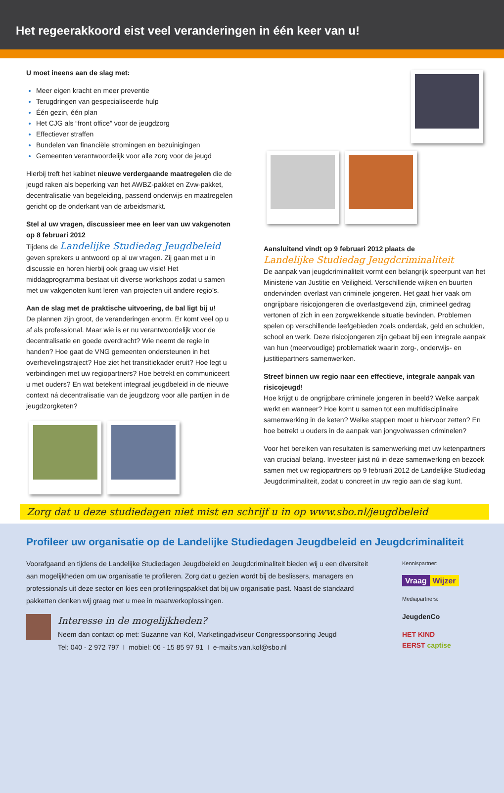Het regeerakkoord eist veel veranderingen in één keer van u!
U moet ineens aan de slag met:
Meer eigen kracht en meer preventie
Terugdringen van gespecialiseerde hulp
Één gezin, één plan
Het CJG als “front office” voor de jeugdzorg
Effectiever straffen
Bundelen van financiële stromingen en bezuinigingen
Gemeenten verantwoordelijk voor alle zorg voor de jeugd
Hierbij treft het kabinet nieuwe verdergaande maatregelen die de jeugd raken als beperking van het AWBZ-pakket en Zvw-pakket, decentralisatie van begeleiding, passend onderwijs en maatregelen gericht op de onderkant van de arbeidsmarkt.
Stel al uw vragen, discussieer mee en leer van uw vakgenoten op 8 februari 2012
Tijdens de Landelijke Studiedag Jeugdbeleid geven sprekers u antwoord op al uw vragen. Zij gaan met u in discussie en horen hierbij ook graag uw visie! Het middagprogramma bestaat uit diverse workshops zodat u samen met uw vakgenoten kunt leren van projecten uit andere regio’s.
Aan de slag met de praktische uitvoering, de bal ligt bij u!
De plannen zijn groot, de veranderingen enorm. Er komt veel op u af als professional. Maar wie is er nu verantwoordelijk voor de decentralisatie en goede overdracht? Wie neemt de regie in handen? Hoe gaat de VNG gemeenten ondersteunen in het overhevelingstraject? Hoe ziet het transitiekader eruit? Hoe legt u verbindingen met uw regiopartners? Hoe betrekt en communiceert u met ouders? En wat betekent integraal jeugdbeleid in de nieuwe context ná decentralisatie van de jeugdzorg voor alle partijen in de jeugdzorgketen?
Aansluitend vindt op 9 februari 2012 plaats de
Landelijke Studiedag Jeugdcriminaliteit
De aanpak van jeugdcriminaliteit vormt een belangrijk speerpunt van het Ministerie van Justitie en Veiligheid. Verschillende wijken en buurten ondervinden overlast van criminele jongeren. Het gaat hier vaak om ongrijpbare risicojongeren die overlastgevend zijn, crimineel gedrag vertonen of zich in een zorgwekkende situatie bevinden. Problemen spelen op verschillende leefgebieden zoals onderdak, geld en schulden, school en werk. Deze risicojongeren zijn gebaat bij een integrale aanpak van hun (meervoudige) problematiek waarin zorg-, onderwijs- en justitiepartners samenwerken.
Streef binnen uw regio naar een effectieve, integrale aanpak van risicojeugd!
Hoe krijgt u de ongrijpbare criminele jongeren in beeld? Welke aanpak werkt en wanneer? Hoe komt u samen tot een multidisciplinaire samenwerking in de keten? Welke stappen moet u hiervoor zetten? En hoe betrekt u ouders in de aanpak van jongvolwassen criminelen?
Voor het bereiken van resultaten is samenwerking met uw ketenpartners van cruciaal belang. Investeer juist nú in deze samenwerking en bezoek samen met uw regiopartners op 9 februari 2012 de Landelijke Studiedag Jeugdcriminaliteit, zodat u concreet in uw regio aan de slag kunt.
Zorg dat u deze studiedagen niet mist en schrijf u in op www.sbo.nl/jeugdbeleid
Profileer uw organisatie op de Landelijke Studiedagen Jeugdbeleid en Jeugdcriminaliteit
Voorafgaand en tijdens de Landelijke Studiedagen Jeugdbeleid en Jeugdcriminaliteit bieden wij u een diversiteit aan mogelijkheden om uw organisatie te profileren. Zorg dat u gezien wordt bij de beslissers, managers en professionals uit deze sector en kies een profileringspakket dat bij uw organisatie past. Naast de standaard pakketten denken wij graag met u mee in maatwerkoplossingen.
Interesse in de mogelijkheden?
Neem dan contact op met: Suzanne van Kol, Marketingadviseur Congressponsoring Jeugd
Tel: 040 - 2 972 797 I mobiel: 06 - 15 85 97 91 I e-mail:s.van.kol@sbo.nl
Kennispartner:
Vraag Wijzer
Mediapartners:
JeugdenCo
HET KIND
EERST captise